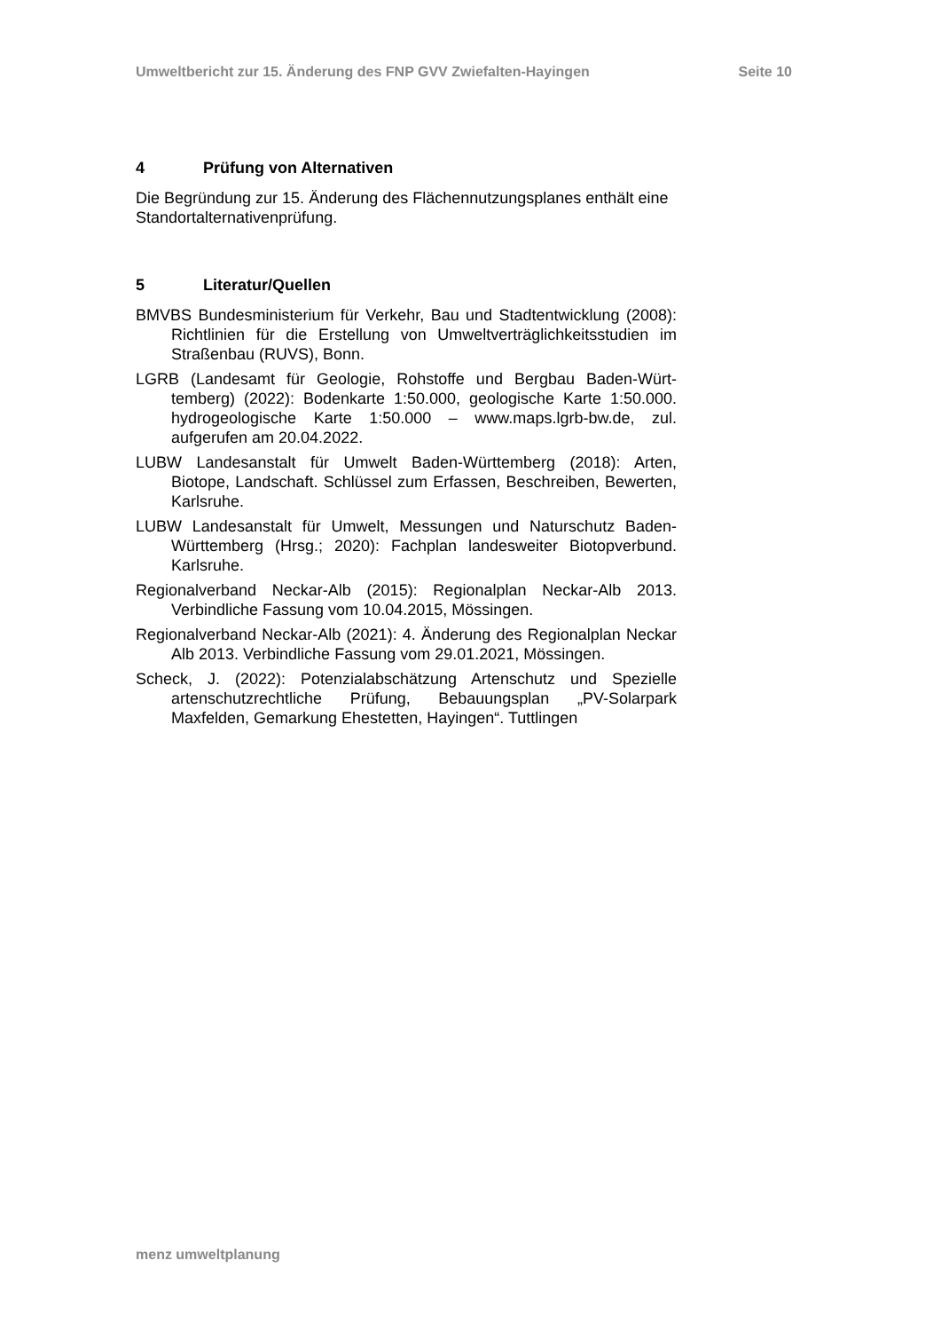Umweltbericht zur 15. Änderung des FNP GVV Zwiefalten-Hayingen Seite 10
4 Prüfung von Alternativen
Die Begründung zur 15. Änderung des Flächennutzungsplanes enthält eine Standortalternativenprüfung.
5 Literatur/Quellen
BMVBS Bundesministerium für Verkehr, Bau und Stadtentwicklung (2008): Richtlinien für die Erstellung von Umweltverträglichkeits­studien im Straßenbau (RUVS), Bonn.
LGRB (Landesamt für Geologie, Rohstoffe und Bergbau Baden-Würt­temberg) (2022): Bodenkarte 1:50.000, geologische Karte 1:50.000. hydrogeologische Karte 1:50.000 – www.maps.lgrb-bw.de, zul. aufgerufen am 20.04.2022.
LUBW Landesanstalt für Umwelt Baden-Württemberg (2018): Arten, Biotope, Landschaft. Schlüssel zum Erfassen, Beschreiben, Be­werten, Karlsruhe.
LUBW Landesanstalt für Umwelt, Messungen und Naturschutz Baden-Württemberg (Hrsg.; 2020): Fachplan landesweiter Biotopver­bund. Karlsruhe.
Regionalverband Neckar-Alb (2015): Regionalplan Neckar-Alb 2013. Verbindliche Fassung vom 10.04.2015, Mössingen.
Regionalverband Neckar-Alb (2021): 4. Änderung des Regionalplan Neckar Alb 2013. Verbindliche Fassung vom 29.01.2021, Mössin­gen.
Scheck, J. (2022): Potenzialabschätzung Artenschutz und Spezielle artenschutzrechtliche Prüfung, Bebauungsplan „PV-Solarpark Maxfelden, Gemarkung Ehestetten, Hayingen“. Tuttlingen
menz umweltplanung